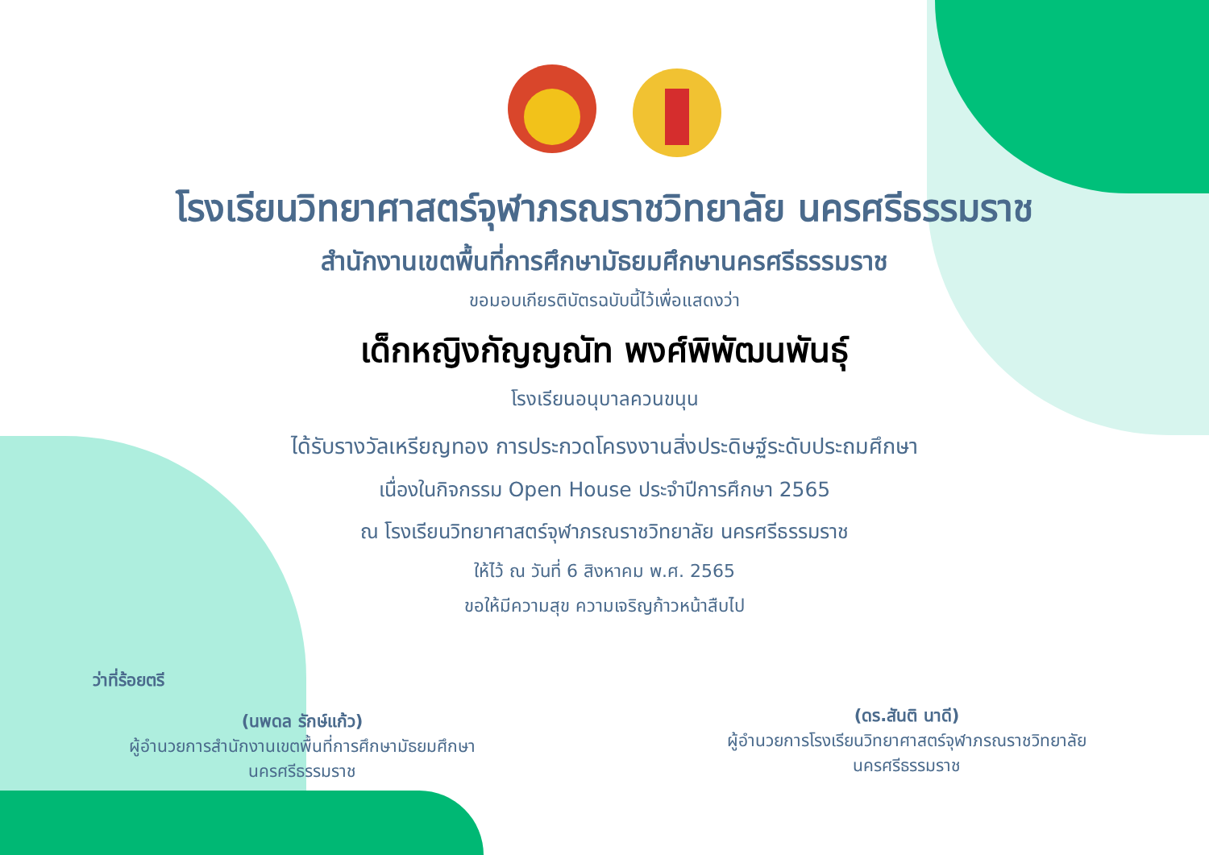โรงเรียนวิทยาศาสตร์จุฬาภรณราชวิทยาลัย นครศรีธรรมราช
สำนักงานเขตพื้นที่การศึกษามัธยมศึกษานครศรีธรรมราช
ขอมอบเกียรติบัตรฉบับนี้ไว้เพื่อแสดงว่า
เด็กหญิงกัญญณัท พงศ์พิพัฒนพันธุ์
โรงเรียนอนุบาลควนขนุน
ได้รับรางวัลเหรียญทอง การประกวดโครงงานสิ่งประดิษฐ์ระดับประถมศึกษา
เนื่องในกิจกรรม Open House ประจำปีการศึกษา 2565
ณ โรงเรียนวิทยาศาสตร์จุฬาภรณราชวิทยาลัย นครศรีธรรมราช
ให้ไว้ ณ วันที่ 6 สิงหาคม พ.ศ. 2565
ขอให้มีความสุข ความเจริญก้าวหน้าสืบไป
ว่าที่ร้อยตรี
(นพดล รักษ์แก้ว)
ผู้อำนวยการสำนักงานเขตพื้นที่การศึกษามัธยมศึกษา
นครศรีธรรมราช
(ดร.สันติ นาดี)
ผู้อำนวยการโรงเรียนวิทยาศาสตร์จุฬาภรณราชวิทยาลัย
นครศรีธรรมราช